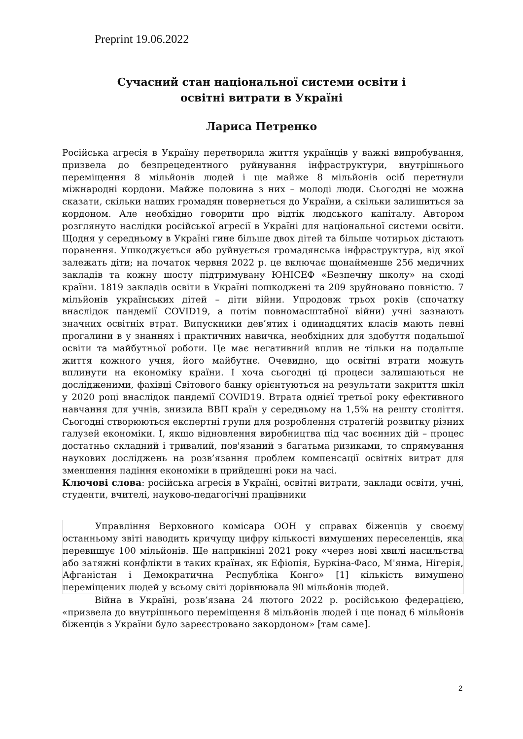Preprint 19.06.2022
Сучасний стан національної системи освіти і
освітні витрати в Україні
Лариса Петренко
Російська агресія в Україну перетворила життя українців у важкі випробування, призвела до безпрецедентного руйнування інфраструктури, внутрішнього переміщення 8 мільйонів людей і ще майже 8 мільйонів осіб перетнули міжнародні кордони. Майже половина з них – молоді люди. Сьогодні не можна сказати, скільки наших громадян повернеться до України, а скільки залишиться за кордоном. Але необхідно говорити про відтік людського капіталу. Автором розглянуто наслідки російської агресії в Україні для національної системи освіти. Щодня у середньому в Україні гине більше двох дітей та більше чотирьох дістають поранення. Ушкоджується або руйнується громадянська інфраструктура, від якої залежать діти; на початок червня 2022 р. це включає щонайменше 256 медичних закладів та кожну шосту підтримувану ЮНІСЕФ «Безпечну школу» на сході країни. 1819 закладів освіти в Україні пошкоджені та 209 зруйновано повністю. 7 мільйонів українських дітей – діти війни. Упродовж трьох років (спочатку внаслідок пандемії COVID19, а потім повномасштабної війни) учні зазнають значних освітніх втрат. Випускники дев’ятих і одинадцятих класів мають певні прогалини в у знаннях і практичних навичка, необхідних для здобуття подальшої освіти та майбутньої роботи. Це має негативний вплив не тільки на подальше життя кожного учня, його майбутнє. Очевидно, що освітні втрати можуть вплинути на економіку країни. І хоча сьогодні ці процеси залишаються не дослідженими, фахівці Світового банку орієнтуються на результати закриття шкіл у 2020 році внаслідок пандемії COVID19. Втрата однієї третьої року ефективного навчання для учнів, знизила ВВП країн у середньому на 1,5% на решту століття. Сьогодні створюються експертні групи для розроблення стратегій розвитку різних галузей економіки. І, якщо відновлення виробництва під час воєнних дій – процес достатньо складний і тривалий, пов'язаний з багатьма ризиками, то спрямування наукових досліджень на розв’язання проблем компенсації освітніх витрат для зменшення падіння економіки в прийдешні роки на часі.
Ключові слова: російська агресія в Україні, освітні витрати, заклади освіти, учні, студенти, вчителі, науково-педагогічні працівники
Управління Верховного комісара ООН у справах біженців у своєму останньому звіті наводить кричущу цифру кількості вимушених переселенців, яка перевищує 100 мільйонів. Ще наприкінці 2021 року «через нові хвилі насильства або затяжні конфлікти в таких країнах, як Ефіопія, Буркіна-Фасо, М'янма, Нігерія, Афганістан і Демократична Республіка Конго» [1] кількість вимушено переміщених людей у всьому світі дорівнювала 90 мільйонів людей.
Війна в Україні, розв’язана 24 лютого 2022 р. російською федерацією, «призвела до внутрішнього переміщення 8 мільйонів людей і ще понад 6 мільйонів біженців з України було зареєстровано закордоном» [там саме].
2